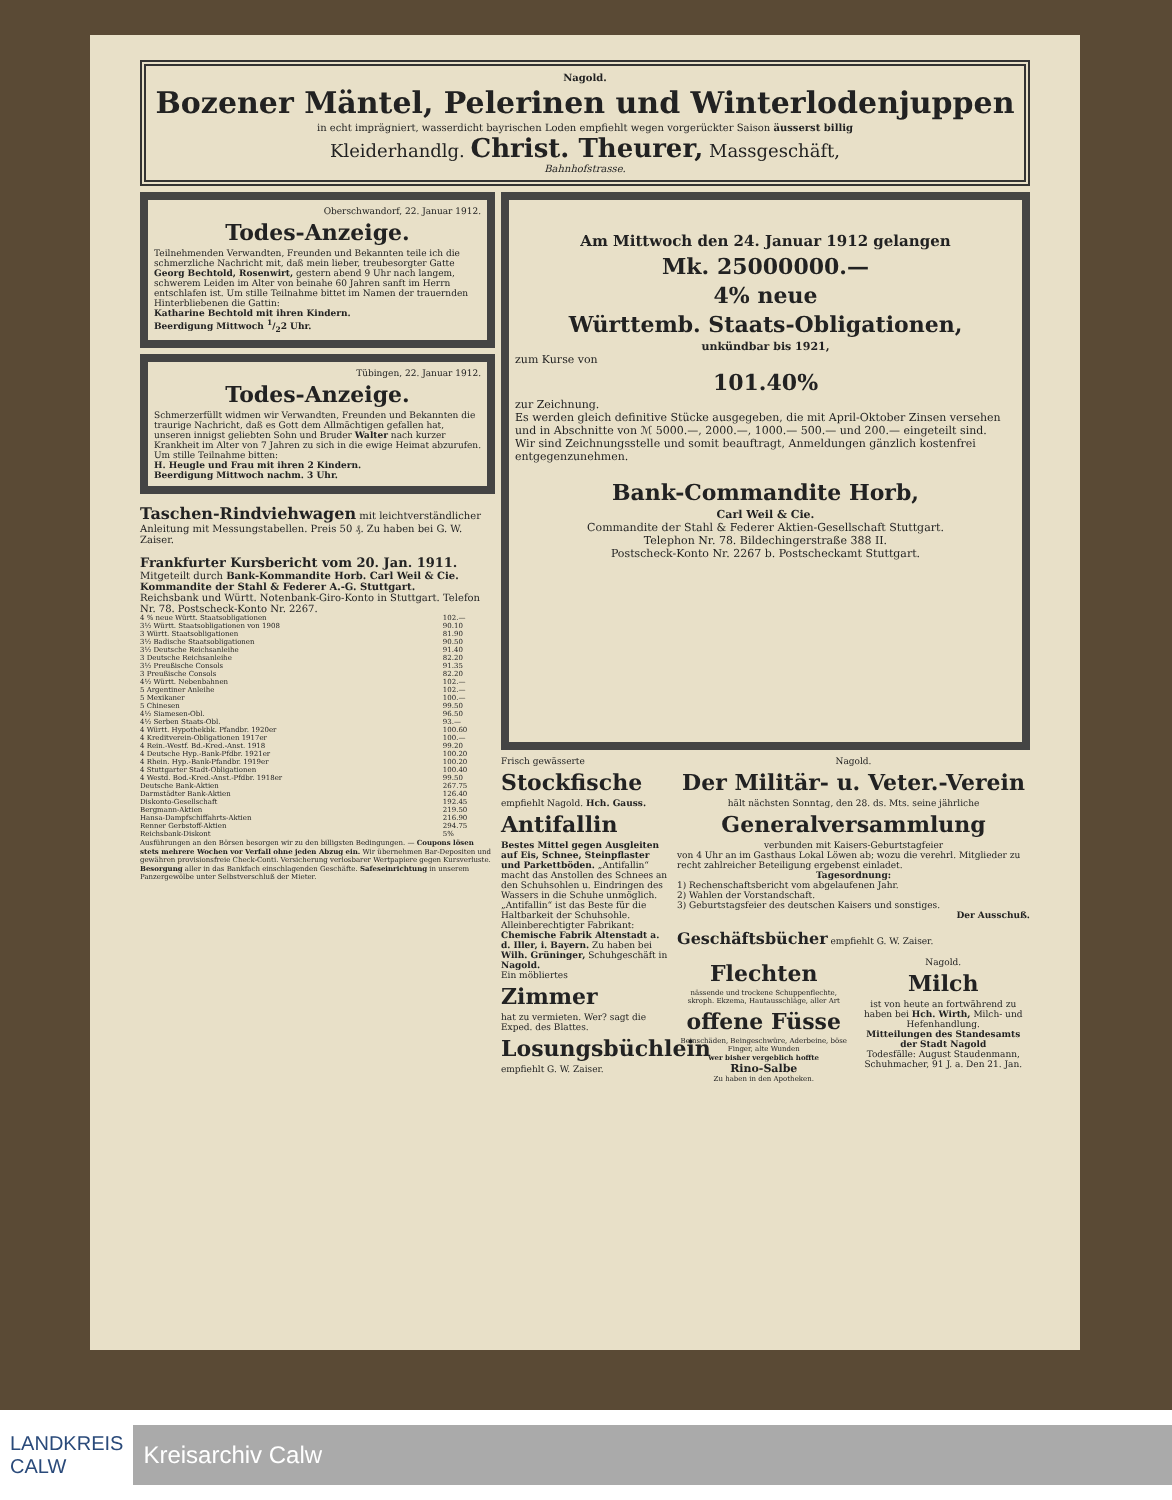Nagold.
Bozener Mäntel, Pelerinen und Winterlodenjuppen
in echt imprägniert, wasserdicht bayrischen Loden empfiehlt wegen vorgerückter Saison äusserst billig
Kleiderhandlg. Christ. Theurer, Massgeschäft,
Bahnhofstrasse.
Oberschwandorf, 22. Januar 1912.
Todes-Anzeige.
Teilnehmenden Verwandten, Freunden und Bekannten teile ich die schmerzliche Nachricht mit, daß mein lieber, treubesorgter Gatte Georg Bechtold, Rosenwirt, gestern abend 9 Uhr nach langem, schwerem Leiden im Alter von beinahe 60 Jahren sanft im Herrn entschlafen ist. Um stille Teilnahme bittet im Namen der trauernden Hinterbliebenen die Gattin:
Katharine Bechtold mit ihren Kindern.
Beerdigung Mittwoch 1/22 Uhr.
Tübingen, 22. Januar 1912.
Todes-Anzeige.
Schmerzerfüllt widmen wir Verwandten, Freunden und Bekannten die traurige Nachricht, daß es Gott dem Allmächtigen gefallen hat, unseren innigst geliebten Sohn und Bruder Walter nach kurzer Krankheit im Alter von 7 Jahren zu sich in die ewige Heimat abzurufen. Um stille Teilnahme bitten:
H. Heugle und Frau mit ihren 2 Kindern.
Beerdigung Mittwoch nachm. 3 Uhr.
Taschen-Rindviehwagen mit leichtverständlicher Anleitung mit Messungstabellen. Preis 50 ₰. Zu haben bei G. W. Zaiser.
Frankfurter Kursbericht vom 20. Jan. 1911.
Mitgeteilt durch Bank-Kommandite Horb. Carl Weil & Cie. Kommandite der Stahl & Federer A.-G. Stuttgart.
Reichsbank und Württ. Notenbank-Giro-Konto in Stuttgart. Telefon Nr. 78. Postscheck-Konto Nr. 2267.
| 4 % neue Württ. Staatsobligationen | 102.— |
| 3½ Württ. Staatsobligationen von 1908 | 90.10 |
| 3 Württ. Staatsobligationen | 81.90 |
| 3½ Badische Staatsobligationen | 90.50 |
| 3½ Deutsche Reichsanleihe | 91.40 |
| 3 Deutsche Reichsanleihe | 82.20 |
| 3½ Preußische Consols | 91.35 |
| 3 Preußische Consols | 82.20 |
| 4½ Württ. Nebenbahnen | 102.— |
| 5 Argentiner Anleihe | 102.— |
| 5 Mexikaner | 100.— |
| 5 Chinesen | 99.50 |
| 4½ Siamesen-Obl. | 96.50 |
| 4½ Serben Staats-Obl. | 93.— |
| 4 Württ. Hypothekbk. Pfandbr. 1920er | 100.60 |
| 4 Kreditverein-Obligationen 1917er | 100.— |
| 4 Rein.-Westf. Bd.-Kred.-Anst. 1918 | 99.20 |
| 4 Deutsche Hyp.-Bank-Pfdbr. 1921er | 100.20 |
| 4 Rhein. Hyp.-Bank-Pfandbr. 1919er | 100.20 |
| 4 Stuttgarter Stadt-Obligationen | 100.40 |
| 4 Westd. Bod.-Kred.-Anst.-Pfdbr. 1918er | 99.50 |
| Deutsche Bank-Aktien | 267.75 |
| Darmstädter Bank-Aktien | 126.40 |
| Diskonto-Gesellschaft | 192.45 |
| Bergmann-Aktien | 219.50 |
| Hansa-Dampfschiffahrts-Aktien | 216.90 |
| Renner Gerbstoff-Aktien | 294.75 |
| Reichsbank-Diskont | 5% |
Ausführungen an den Börsen besorgen wir zu den billigsten Bedingungen. — Coupons lösen stets mehrere Wochen vor Verfall ohne jeden Abzug ein. Wir übernehmen Bar-Depositen und gewähren provisionsfreie Check-Conti. Versicherung verlosbarer Wertpapiere gegen Kursverluste. Besorgung aller in das Bankfach einschlagenden Geschäfte. Safeseinrichtung in unserem Panzergewölbe unter Selbstverschluß der Mieter.
Am Mittwoch den 24. Januar 1912 gelangen
Mk. 25000000.—
4% neue
Württemb. Staats-Obligationen,
unkündbar bis 1921,
zum Kurse von
101.40%
zur Zeichnung.
Es werden gleich definitive Stücke ausgegeben, die mit April-Oktober Zinsen versehen und in Abschnitte von ℳ 5000.—, 2000.—, 1000.— 500.— und 200.— eingeteilt sind.
Wir sind Zeichnungsstelle und somit beauftragt, Anmeldungen gänzlich kostenfrei entgegenzunehmen.
Bank-Commandite Horb,
Carl Weil & Cie.
Commandite der Stahl & Federer Aktien-Gesellschaft Stuttgart.
Telephon Nr. 78. Bildechingerstraße 388 II.
Postscheck-Konto Nr. 2267 b. Postscheckamt Stuttgart.
Frisch gewässerte
Stockfische
empfiehlt Nagold. Hch. Gauss.
Antifallin
Bestes Mittel gegen Ausgleiten auf Eis, Schnee, Steinpflaster und Parkettböden. „Antifallin“ macht das Anstollen des Schnees an den Schuhsohlen u. Eindringen des Wassers in die Schuhe unmöglich. „Antifallin“ ist das Beste für die Haltbarkeit der Schuhsohle. Alleinberechtigter Fabrikant: Chemische Fabrik Altenstadt a. d. Iller, i. Bayern. Zu haben bei Wilh. Grüninger, Schuhgeschäft in Nagold.
Ein möbliertes
Zimmer
hat zu vermieten. Wer? sagt die Exped. des Blattes.
Losungsbüchlein
empfiehlt G. W. Zaiser.
Nagold.
Der Militär- u. Veter.-Verein
hält nächsten Sonntag, den 28. ds. Mts. seine jährliche
Generalversammlung
verbunden mit Kaisers-Geburtstagfeier
von 4 Uhr an im Gasthaus Lokal Löwen ab; wozu die verehrl. Mitglieder zu recht zahlreicher Beteiligung ergebenst einladet.
Tagesordnung:
1) Rechenschaftsbericht vom abgelaufenen Jahr.
2) Wahlen der Vorstandschaft.
3) Geburtstagsfeier des deutschen Kaisers und sonstiges.
Der Ausschuß.
Geschäftsbücher empfiehlt G. W. Zaiser.
Flechten
nässende und trockene Schuppenflechte, skroph. Ekzema, Hautausschläge, aller Art
offene Füsse
Beinschäden, Beingeschwüre, Aderbeine, böse Finger, alte Wunden
wer bisher vergeblich hoffte
Rino-Salbe
Zu haben in den Apotheken.
Nagold.
Milch
ist von heute an fortwährend zu haben bei Hch. Wirth, Milch- und Hefenhandlung.
Mitteilungen des Standesamts der Stadt Nagold
Todesfälle: August Staudenmann, Schuhmacher, 91 J. a. Den 21. Jan.
LANDKREIS
CALW
Kreisarchiv Calw